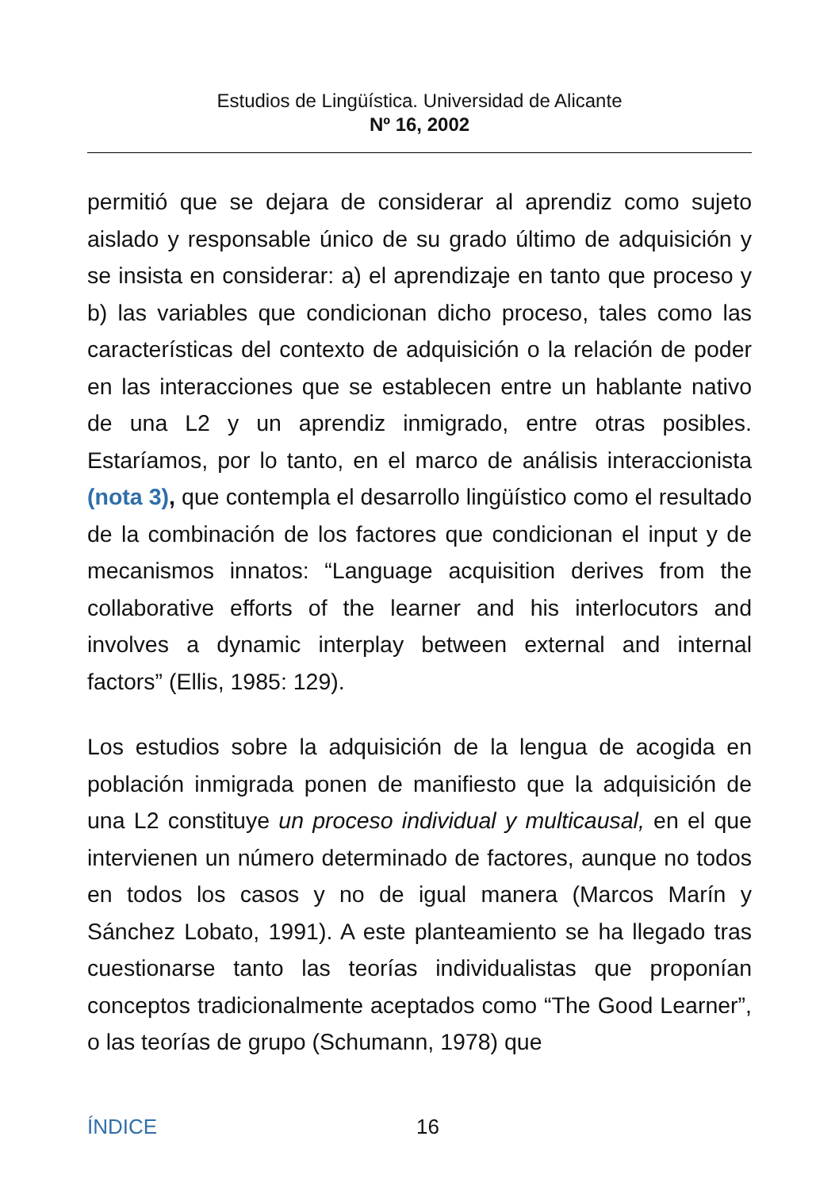Estudios de Lingüística. Universidad de Alicante
Nº 16, 2002
permitió que se dejara de considerar al aprendiz como sujeto aislado y responsable único de su grado último de adquisición y se insista en considerar: a) el aprendizaje en tanto que proceso y b) las variables que condicionan dicho proceso, tales como las características del contexto de adquisición o la relación de poder en las interacciones que se establecen entre un hablante nativo de una L2 y un aprendiz inmigrado, entre otras posibles. Estaríamos, por lo tanto, en el marco de análisis interaccionista (nota 3), que contempla el desarrollo lingüístico como el resultado de la combinación de los factores que condicionan el input y de mecanismos innatos: “Language acquisition derives from the collaborative efforts of the learner and his interlocutors and involves a dynamic interplay between external and internal factors” (Ellis, 1985: 129).
Los estudios sobre la adquisición de la lengua de acogida en población inmigrada ponen de manifiesto que la adquisición de una L2 constituye un proceso individual y multicausal, en el que intervienen un número determinado de factores, aunque no todos en todos los casos y no de igual manera (Marcos Marín y Sánchez Lobato, 1991). A este planteamiento se ha llegado tras cuestionarse tanto las teorías individualistas que proponían conceptos tradicionalmente aceptados como “The Good Learner”, o las teorías de grupo (Schumann, 1978) que
ÍNDICE 16